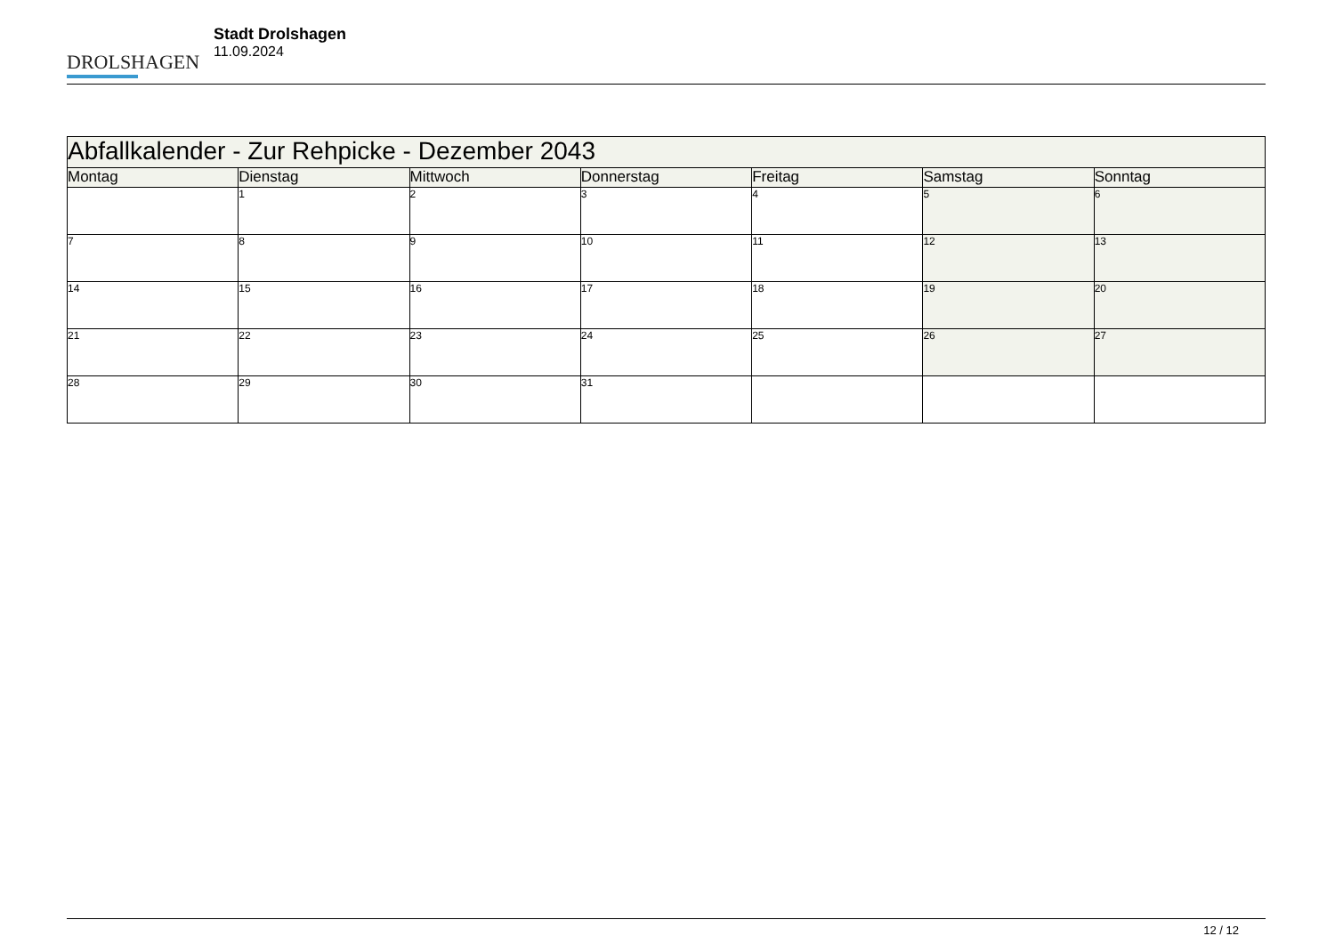DROLSHAGEN
Stadt Drolshagen
11.09.2024
| Abfallkalender - Zur Rehpicke - Dezember 2043 | | | | | | |
| --- | --- | --- | --- | --- | --- | --- |
| Montag | Dienstag | Mittwoch | Donnerstag | Freitag | Samstag | Sonntag |
| | 1 | 2 | 3 | 4 | 5 | 6 |
| 7 | 8 | 9 | 10 | 11 | 12 | 13 |
| 14 | 15 | 16 | 17 | 18 | 19 | 20 |
| 21 | 22 | 23 | 24 | 25 | 26 | 27 |
| 28 | 29 | 30 | 31 | | | |
12 / 12